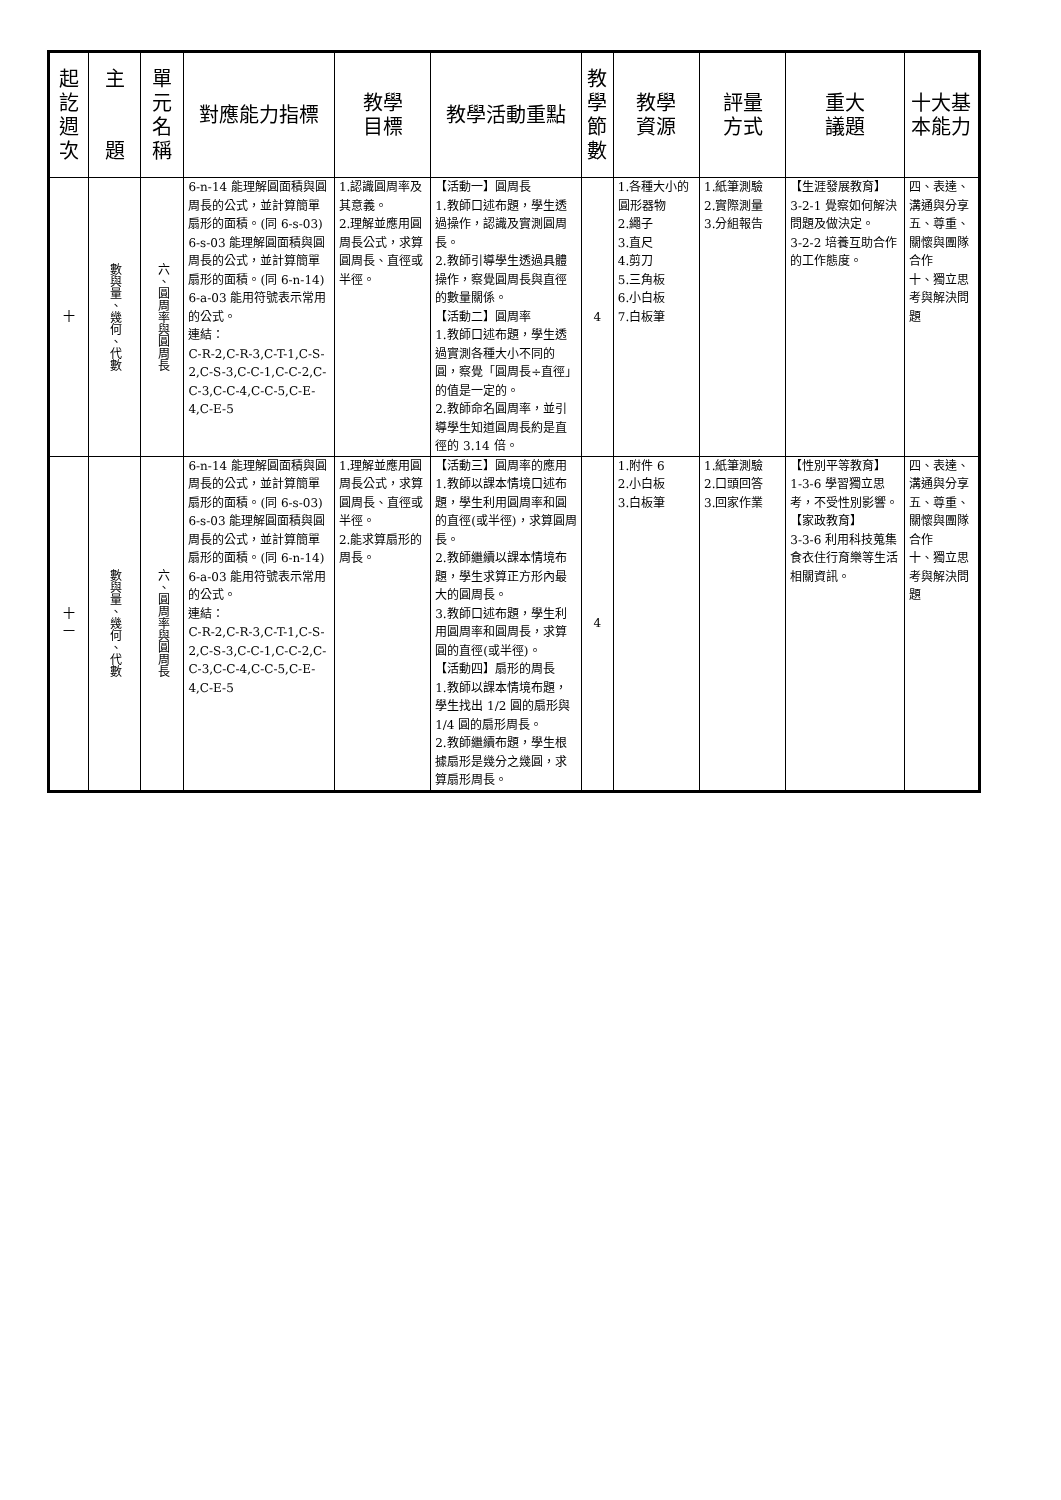| 起 訖 週 次 | 主 題 | 單 元 名 稱 | 對應能力指標 | 教學 目標 | 教學活動重點 | 教 學 節 數 | 教學 資源 | 評量 方式 | 重大 議題 | 十大基 本能力 |
| --- | --- | --- | --- | --- | --- | --- | --- | --- | --- | --- |
| 十 | 數與量、幾何、代數 | 六、圓周率與圓周長 | 6-n-14 能理解圓面積與圓周長的公式，並計算簡單扇形的面積。(同 6-s-03) 6-s-03 能理解圓面積與圓周長的公式，並計算簡單扇形的面積。(同 6-n-14) 6-a-03 能用符號表示常用的公式。 連結： C-R-2,C-R-3,C-T-1,C-S-2,C-S-3,C-C-1,C-C-2,C-C-3,C-C-4,C-C-5,C-E-4,C-E-5 | 1.認識圓周率及其意義。 2.理解並應用圓周長公式，求算圓周長、直徑或半徑。 | 【活動一】圓周長 1.教師口述布題，學生透過操作，認識及實測圓周長。 2.教師引導學生透過具體操作，察覺圓周長與直徑的數量關係。 【活動二】圓周率 1.教師口述布題，學生透過實測各種大小不同的圓，察覺「圓周長÷直徑」的值是一定的。 2.教師命名圓周率，並引導學生知道圓周長約是直徑的 3.14 倍。 | 4 | 1.各種大小的圓形器物 2.繩子 3.直尺 4.剪刀 5.三角板 6.小白板 7.白板筆 | 1.紙筆測驗 2.實際測量 3.分組報告 | 【生涯發展教育】 3-2-1 覺察如何解決問題及做決定。 3-2-2 培養互助合作的工作態度。 | 四、表達、溝通與分享 五、尊重、關懷與團隊合作 十、獨立思考與解決問題 |
| 十 一 | 數與量、幾何、代數 | 六、圓周率與圓周長 | 6-n-14 能理解圓面積與圓周長的公式，並計算簡單扇形的面積。(同 6-s-03) 6-s-03 能理解圓面積與圓周長的公式，並計算簡單扇形的面積。(同 6-n-14) 6-a-03 能用符號表示常用的公式。 連結： C-R-2,C-R-3,C-T-1,C-S-2,C-S-3,C-C-1,C-C-2,C-C-3,C-C-4,C-C-5,C-E-4,C-E-5 | 1.理解並應用圓周長公式，求算圓周長、直徑或半徑。 2.能求算扇形的周長。 | 【活動三】圓周率的應用 1.教師以課本情境口述布題，學生利用圓周率和圓的直徑(或半徑)，求算圓周長。 2.教師繼續以課本情境布題，學生求算正方形內最大的圓周長。 3.教師口述布題，學生利用圓周率和圓周長，求算圓的直徑(或半徑)。 【活動四】扇形的周長 1.教師以課本情境布題，學生找出 1/2 圓的扇形與 1/4 圓的扇形周長。 2.教師繼續布題，學生根據扇形是幾分之幾圓，求算扇形周長。 | 4 | 1.附件 6 2.小白板 3.白板筆 | 1.紙筆測驗 2.口頭回答 3.回家作業 | 【性別平等教育】 1-3-6 學習獨立思考，不受性別影響。 【家政教育】 3-3-6 利用科技蒐集食衣住行育樂等生活相關資訊。 | 四、表達、溝通與分享 五、尊重、關懷與團隊合作 十、獨立思考與解決問題 |